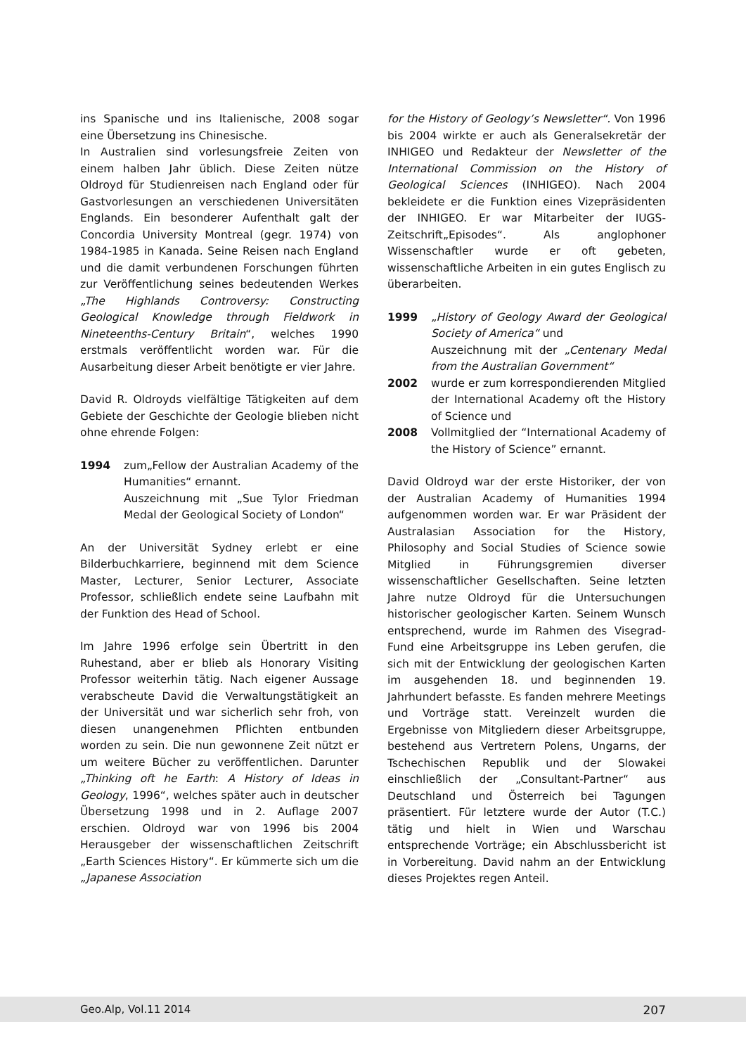ins Spanische und ins Italienische, 2008 sogar eine Übersetzung ins Chinesische.
In Australien sind vorlesungsfreie Zeiten von einem halben Jahr üblich. Diese Zeiten nütze Oldroyd für Studienreisen nach England oder für Gastvorlesungen an verschiedenen Universitäten Englands. Ein besonderer Aufenthalt galt der Concordia University Montreal (gegr. 1974) von 1984-1985 in Kanada. Seine Reisen nach England und die damit verbundenen Forschungen führten zur Veröffentlichung seines bedeutenden Werkes „The Highlands Controversy: Constructing Geological Knowledge through Fieldwork in Nineteenths-Century Britain“, welches 1990 erstmals veröffentlicht worden war. Für die Ausarbeitung dieser Arbeit benötigte er vier Jahre.
David R. Oldroyds vielfältige Tätigkeiten auf dem Gebiete der Geschichte der Geologie blieben nicht ohne ehrende Folgen:
1994 zum„Fellow der Australian Academy of the Humanities“ ernannt.
Auszeichnung mit „Sue Tylor Friedman Medal der Geological Society of London“
An der Universität Sydney erlebt er eine Bilderbuchkarriere, beginnend mit dem Science Master, Lecturer, Senior Lecturer, Associate Professor, schließlich endete seine Laufbahn mit der Funktion des Head of School.
Im Jahre 1996 erfolge sein Übertritt in den Ruhestand, aber er blieb als Honorary Visiting Professor weiterhin tätig. Nach eigener Aussage verabscheute David die Verwaltungstätigkeit an der Universität und war sicherlich sehr froh, von diesen unangenehmen Pflichten entbunden worden zu sein. Die nun gewonnene Zeit nützt er um weitere Bücher zu veröffentlichen. Darunter „Thinking oft he Earth: A History of Ideas in Geology, 1996“, welches später auch in deutscher Übersetzung 1998 und in 2. Auflage 2007 erschien. Oldroyd war von 1996 bis 2004 Herausgeber der wissenschaftlichen Zeitschrift „Earth Sciences History“. Er kümmerte sich um die „Japanese Association
for the History of Geology’s Newsletter“. Von 1996 bis 2004 wirkte er auch als Generalsekretär der INHIGEO und Redakteur der Newsletter of the International Commission on the History of Geological Sciences (INHIGEO). Nach 2004 bekleidete er die Funktion eines Vizepräsidenten der INHIGEO. Er war Mitarbeiter der IUGS-Zeitschrift„Episodes“. Als anglophoner Wissenschaftler wurde er oft gebeten, wissenschaftliche Arbeiten in ein gutes Englisch zu überarbeiten.
1999 „History of Geology Award der Geological Society of America“ und
Auszeichnung mit der „Centenary Medal from the Australian Government“
2002 wurde er zum korrespondierenden Mitglied der International Academy oft the History of Science und
2008 Vollmitglied der “International Academy of the History of Science” ernannt.
David Oldroyd war der erste Historiker, der von der Australian Academy of Humanities 1994 aufgenommen worden war. Er war Präsident der Australasian Association for the History, Philosophy and Social Studies of Science sowie Mitglied in Führungsgremien diverser wissenschaftlicher Gesellschaften. Seine letzten Jahre nutze Oldroyd für die Untersuchungen historischer geologischer Karten. Seinem Wunsch entsprechend, wurde im Rahmen des Visegrad-Fund eine Arbeitsgruppe ins Leben gerufen, die sich mit der Entwicklung der geologischen Karten im ausgehenden 18. und beginnenden 19. Jahrhundert befasste. Es fanden mehrere Meetings und Vorträge statt. Vereinzelt wurden die Ergebnisse von Mitgliedern dieser Arbeitsgruppe, bestehend aus Vertretern Polens, Ungarns, der Tschechischen Republik und der Slowakei einschließlich der „Consultant-Partner“ aus Deutschland und Österreich bei Tagungen präsentiert. Für letztere wurde der Autor (T.C.) tätig und hielt in Wien und Warschau entsprechende Vorträge; ein Abschlussbericht ist in Vorbereitung. David nahm an der Entwicklung dieses Projektes regen Anteil.
Geo.Alp, Vol.11 2014 207